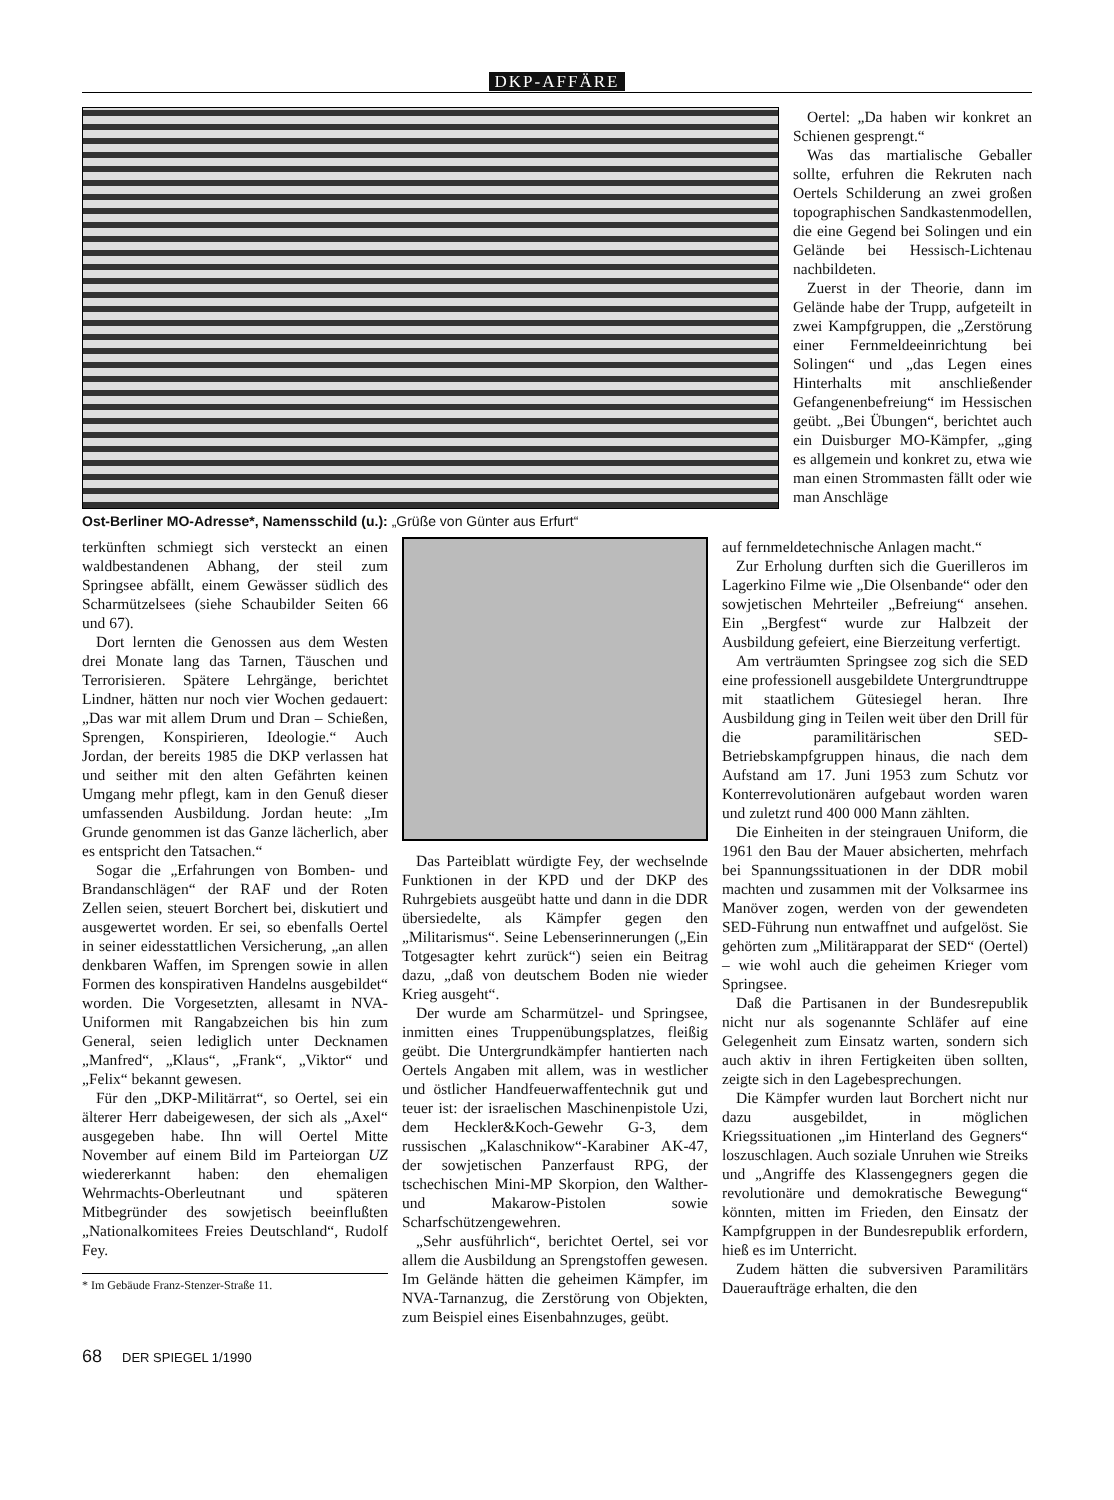DKP-AFFÄRE
Ost-Berliner MO-Adresse*, Namensschild (u.): „Grüße von Günter aus Erfurt“
Oertel: „Da haben wir konkret an Schienen gesprengt.“
Was das martialische Geballer sollte, erfuhren die Rekruten nach Oertels Schilderung an zwei großen topographischen Sandkastenmodellen, die eine Gegend bei Solingen und ein Gelände bei Hessisch-Lichtenau nachbildeten.
Zuerst in der Theorie, dann im Gelände habe der Trupp, aufgeteilt in zwei Kampfgruppen, die „Zerstörung einer Fernmeldeeinrichtung bei Solingen“ und „das Legen eines Hinterhalts mit anschließender Gefangenenbefreiung“ im Hessischen geübt. „Bei Übungen“, berichtet auch ein Duisburger MO-Kämpfer, „ging es allgemein und konkret zu, etwa wie man einen Strommasten fällt oder wie man Anschläge
terkünften schmiegt sich versteckt an einen waldbestandenen Abhang, der steil zum Springsee abfällt, einem Gewässer südlich des Scharmützelsees (siehe Schaubilder Seiten 66 und 67).
Dort lernten die Genossen aus dem Westen drei Monate lang das Tarnen, Täuschen und Terrorisieren. Spätere Lehrgänge, berichtet Lindner, hätten nur noch vier Wochen gedauert: „Das war mit allem Drum und Dran – Schießen, Sprengen, Konspirieren, Ideologie.“ Auch Jordan, der bereits 1985 die DKP verlassen hat und seither mit den alten Gefährten keinen Umgang mehr pflegt, kam in den Genuß dieser umfassenden Ausbildung. Jordan heute: „Im Grunde genommen ist das Ganze lächerlich, aber es entspricht den Tatsachen.“
Sogar die „Erfahrungen von Bomben- und Brandanschlägen“ der RAF und der Roten Zellen seien, steuert Borchert bei, diskutiert und ausgewertet worden. Er sei, so ebenfalls Oertel in seiner eidesstattlichen Versicherung, „an allen denkbaren Waffen, im Sprengen sowie in allen Formen des konspirativen Handelns ausgebildet“ worden. Die Vorgesetzten, allesamt in NVA-Uniformen mit Rangabzeichen bis hin zum General, seien lediglich unter Decknamen „Manfred“, „Klaus“, „Frank“, „Viktor“ und „Felix“ bekannt gewesen.
Für den „DKP-Militärrat“, so Oertel, sei ein älterer Herr dabeigewesen, der sich als „Axel“ ausgegeben habe. Ihn will Oertel Mitte November auf einem Bild im Parteiorgan UZ wiedererkannt haben: den ehemaligen Wehrmachts-Oberleutnant und späteren Mitbegründer des sowjetisch beeinflußten „Nationalkomitees Freies Deutschland“, Rudolf Fey.
* Im Gebäude Franz-Stenzer-Straße 11.
Das Parteiblatt würdigte Fey, der wechselnde Funktionen in der KPD und der DKP des Ruhrgebiets ausgeübt hatte und dann in die DDR übersiedelte, als Kämpfer gegen den „Militarismus“. Seine Lebenserinnerungen („Ein Totgesagter kehrt zurück“) seien ein Beitrag dazu, „daß von deutschem Boden nie wieder Krieg ausgeht“.
Der wurde am Scharmützel- und Springsee, inmitten eines Truppenübungsplatzes, fleißig geübt. Die Untergrundkämpfer hantierten nach Oertels Angaben mit allem, was in westlicher und östlicher Handfeuerwaffentechnik gut und teuer ist: der israelischen Maschinenpistole Uzi, dem Heckler&Koch-Gewehr G-3, dem russischen „Kalaschnikow“-Karabiner AK-47, der sowjetischen Panzerfaust RPG, der tschechischen Mini-MP Skorpion, den Walther- und Makarow-Pistolen sowie Scharfschützengewehren.
„Sehr ausführlich“, berichtet Oertel, sei vor allem die Ausbildung an Sprengstoffen gewesen. Im Gelände hätten die geheimen Kämpfer, im NVA-Tarnanzug, die Zerstörung von Objekten, zum Beispiel eines Eisenbahnzuges, geübt.
auf fernmeldetechnische Anlagen macht.“
Zur Erholung durften sich die Guerilleros im Lagerkino Filme wie „Die Olsenbande“ oder den sowjetischen Mehrteiler „Befreiung“ ansehen. Ein „Bergfest“ wurde zur Halbzeit der Ausbildung gefeiert, eine Bierzeitung verfertigt.
Am verträumten Springsee zog sich die SED eine professionell ausgebildete Untergrundtruppe mit staatlichem Gütesiegel heran. Ihre Ausbildung ging in Teilen weit über den Drill für die paramilitärischen SED-Betriebskampfgruppen hinaus, die nach dem Aufstand am 17. Juni 1953 zum Schutz vor Konterrevolutionären aufgebaut worden waren und zuletzt rund 400 000 Mann zählten.
Die Einheiten in der steingrauen Uniform, die 1961 den Bau der Mauer absicherten, mehrfach bei Spannungssituationen in der DDR mobil machten und zusammen mit der Volksarmee ins Manöver zogen, werden von der gewendeten SED-Führung nun entwaffnet und aufgelöst. Sie gehörten zum „Militärapparat der SED“ (Oertel) – wie wohl auch die geheimen Krieger vom Springsee.
Daß die Partisanen in der Bundesrepublik nicht nur als sogenannte Schläfer auf eine Gelegenheit zum Einsatz warten, sondern sich auch aktiv in ihren Fertigkeiten üben sollten, zeigte sich in den Lagebesprechungen.
Die Kämpfer wurden laut Borchert nicht nur dazu ausgebildet, in möglichen Kriegssituationen „im Hinterland des Gegners“ loszuschlagen. Auch soziale Unruhen wie Streiks und „Angriffe des Klassengegners gegen die revolutionäre und demokratische Bewegung“ könnten, mitten im Frieden, den Einsatz der Kampfgruppen in der Bundesrepublik erfordern, hieß es im Unterricht.
Zudem hätten die subversiven Paramilitärs Daueraufträge erhalten, die den
68 DER SPIEGEL 1/1990